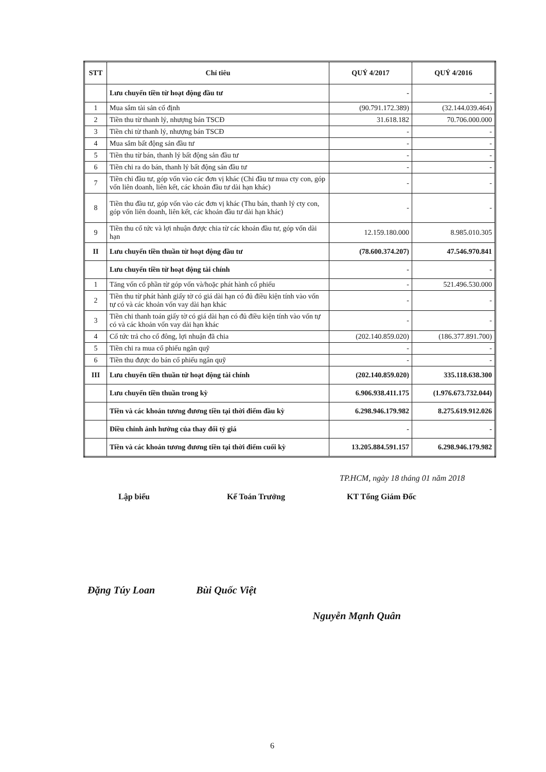| STT | Chỉ tiêu | QUÝ 4/2017 | QUÝ 4/2016 |
| --- | --- | --- | --- |
| | Lưu chuyển tiền từ hoạt động đầu tư | - | - |
| 1 | Mua sắm tài sản cố định | (90.791.172.389) | (32.144.039.464) |
| 2 | Tiền thu từ thanh lý, nhượng bán TSCĐ | 31.618.182 | 70.706.000.000 |
| 3 | Tiền chi từ thanh lý, nhượng bán TSCĐ | - | - |
| 4 | Mua sắm bất động sản đầu tư | - | - |
| 5 | Tiền thu từ bán, thanh lý bất động sản đầu tư | - | - |
| 6 | Tiền chi ra do bán, thanh lý bất động sản đầu tư | - | - |
| 7 | Tiền chi đầu tư, góp vốn vào các đơn vị khác (Chi đầu tư mua cty con, góp vốn liên doanh, liên kết, các khoản đầu tư dài hạn khác) | - | - |
| 8 | Tiền thu đầu tư, góp vốn vào các đơn vị khác (Thu bán, thanh lý cty con, góp vốn liên doanh, liên kết, các khoản đầu tư dài hạn khác) | - | - |
| 9 | Tiền thu cổ tức và lợi nhuận được chia từ các khoản đầu tư, góp vốn dài hạn | 12.159.180.000 | 8.985.010.305 |
| II | Lưu chuyển tiền thuần từ hoạt động đầu tư | (78.600.374.207) | 47.546.970.841 |
| | Lưu chuyển tiền từ hoạt động tài chính | - | - |
| 1 | Tăng vốn cổ phần từ góp vốn và/hoặc phát hành cổ phiếu | - | 521.496.530.000 |
| 2 | Tiền thu từ phát hành giấy tờ có giá dài hạn có đủ điều kiện tính vào vốn tự có và các khoản vốn vay dài hạn khác | - | - |
| 3 | Tiền chi thanh toán giấy tờ có giá dài hạn có đủ điều kiện tính vào vốn tự có và các khoản vốn vay dài hạn khác | - | - |
| 4 | Cổ tức trả cho cổ đông, lợi nhuận đã chia | (202.140.859.020) | (186.377.891.700) |
| 5 | Tiền chi ra mua cổ phiếu ngân quỹ | - | - |
| 6 | Tiền thu được do bán cổ phiếu ngân quỹ | - | - |
| III | Lưu chuyển tiền thuần từ hoạt động tài chính | (202.140.859.020) | 335.118.638.300 |
| | Lưu chuyển tiền thuần trong kỳ | 6.906.938.411.175 | (1.976.673.732.044) |
| | Tiền và các khoản tương đương tiền tại thời điểm đầu kỳ | 6.298.946.179.982 | 8.275.619.912.026 |
| | Điều chỉnh ảnh hưởng của thay đổi tỷ giá | - | - |
| | Tiền và các khoản tương đương tiền tại thời điểm cuối kỳ | 13.205.884.591.157 | 6.298.946.179.982 |
TP.HCM, ngày 18 tháng 01 năm 2018
Lập biểu Kế Toán Trưởng KT Tổng Giám Đốc
Đặng Túy Loan Bùi Quốc Việt Nguyễn Mạnh Quân
6